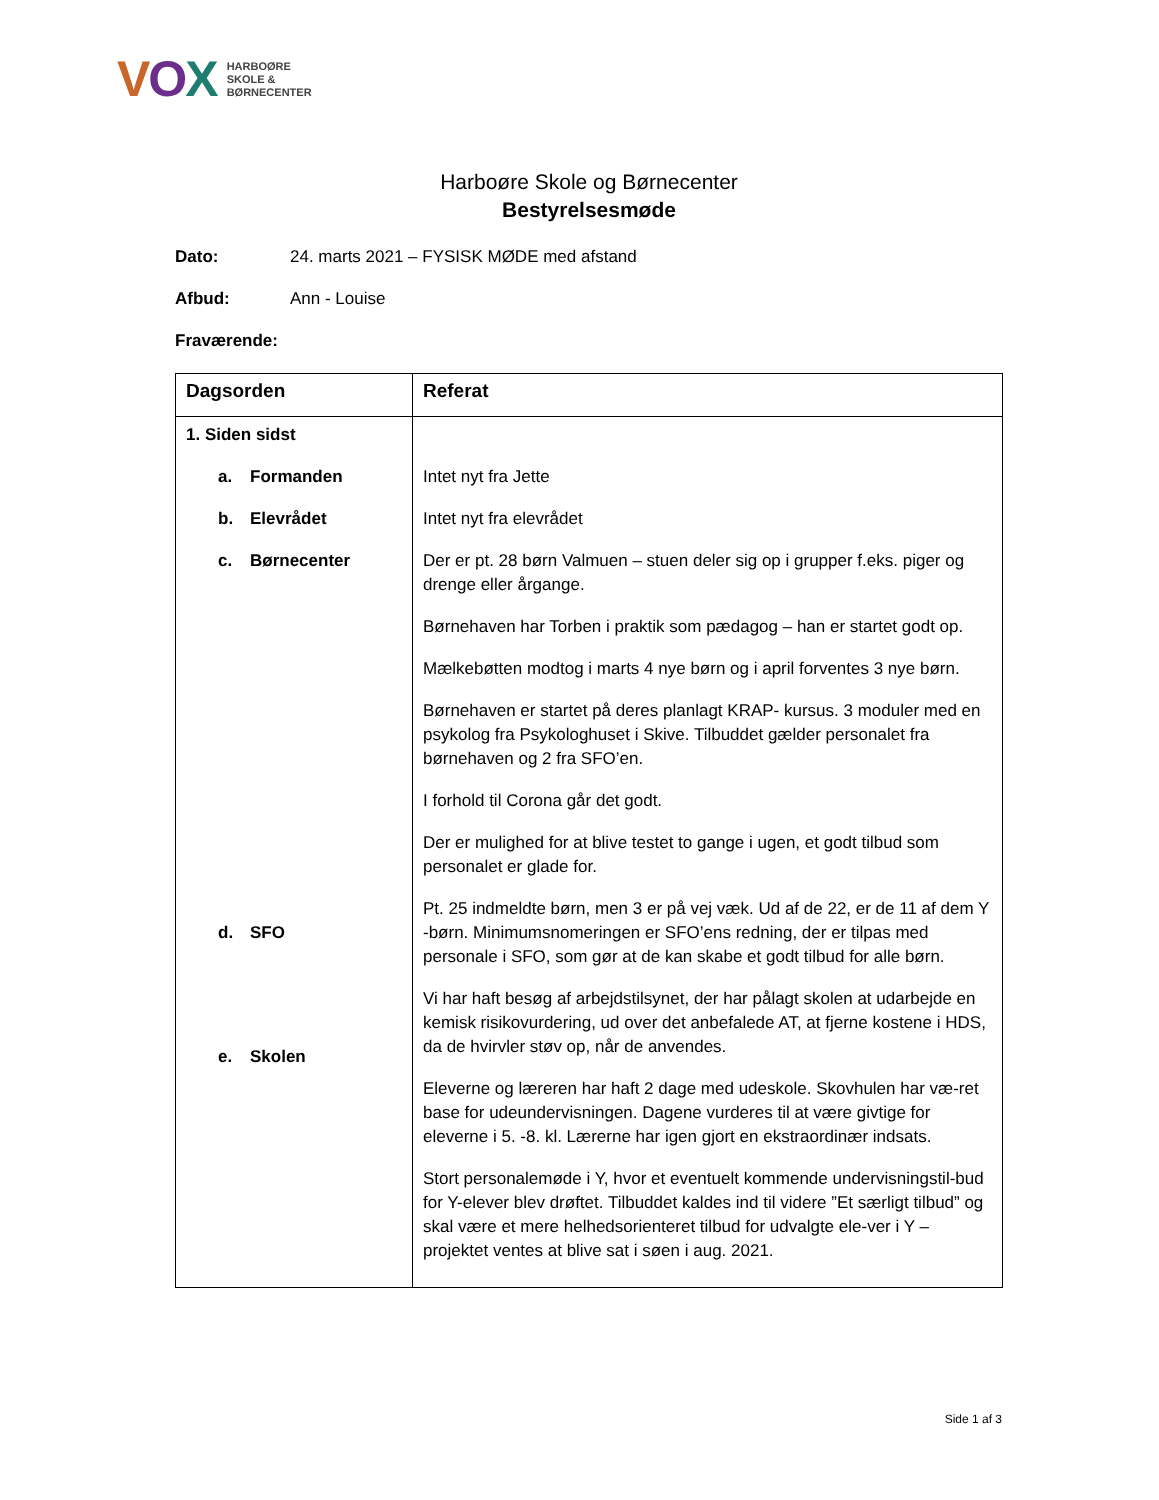VOX
HARBOØRE
SKOLE &
BØRNECENTER
Harboøre Skole og Børnecenter
Bestyrelsesmøde
Dato: 24. marts 2021 – FYSISK MØDE med afstand
Afbud: Ann - Louise
Fraværende:
| Dagsorden | Referat |
| --- | --- |
| 1. Siden sidst a. Formanden b. Elevrådet c. Børnecenter d. SFO e. Skolen | Intet nyt fra Jette Intet nyt fra elevrådet Der er pt. 28 børn Valmuen – stuen deler sig op i grupper f.eks. piger og drenge eller årgange. Børnehaven har Torben i praktik som pædagog – han er startet godt op. Mælkebøtten modtog i marts 4 nye børn og i april forventes 3 nye børn. Børnehaven er startet på deres planlagt KRAP- kursus. 3 moduler med en psykolog fra Psykologhuset i Skive. Tilbuddet gælder personalet fra børnehaven og 2 fra SFO’en. I forhold til Corona går det godt. Der er mulighed for at blive testet to gange i ugen, et godt tilbud som personalet er glade for. Pt. 25 indmeldte børn, men 3 er på vej væk. Ud af de 22, er de 11 af dem Y -børn. Minimumsnomeringen er SFO’ens redning, der er tilpas med personale i SFO, som gør at de kan skabe et godt tilbud for alle børn. Vi har haft besøg af arbejdstilsynet, der har pålagt skolen at udarbejde en kemisk risikovurdering, ud over det anbefalede AT, at fjerne kostene i HDS, da de hvirvler støv op, når de anvendes. Eleverne og læreren har haft 2 dage med udeskole. Skovhulen har væ-ret base for udeundervisningen. Dagene vurderes til at være givtige for eleverne i 5. -8. kl. Lærerne har igen gjort en ekstraordinær indsats. Stort personalemøde i Y, hvor et eventuelt kommende undervisningstil-bud for Y-elever blev drøftet. Tilbuddet kaldes ind til videre ”Et særligt tilbud” og skal være et mere helhedsorienteret tilbud for udvalgte ele-ver i Y – projektet ventes at blive sat i søen i aug. 2021. |
Side 1 af 3